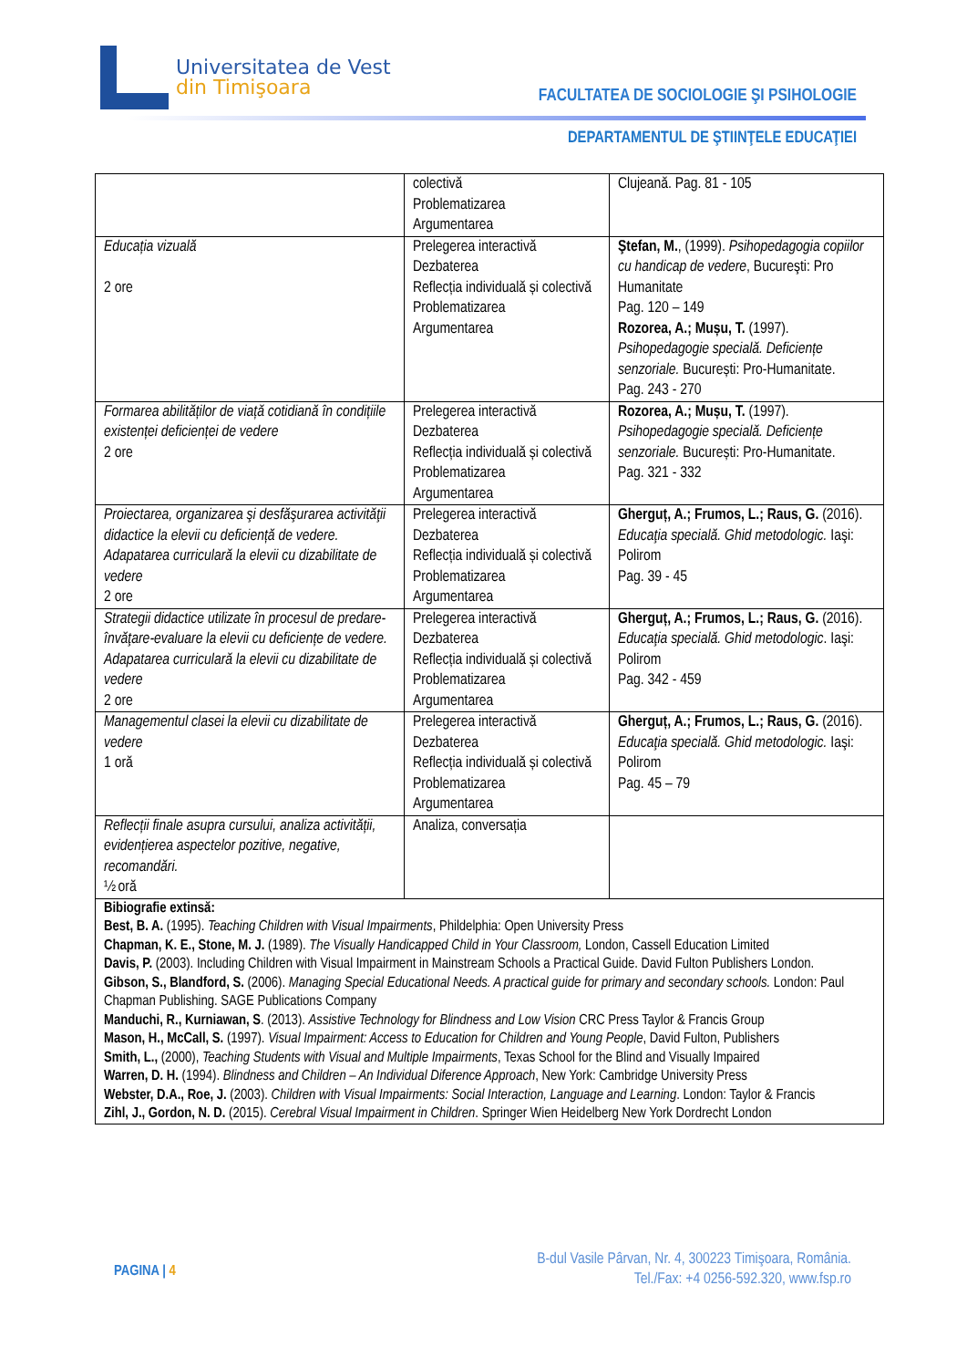Universitatea de Vest
din Timişoara
FACULTATEA DE SOCIOLOGIE ŞI PSIHOLOGIE
DEPARTAMENTUL DE ŞTIINŢELE EDUCAŢIEI
| | colectivă Problematizarea Argumentarea | Clujeană. Pag. 81 - 105 |
| Educația vizuală 2 ore | Prelegerea interactivă Dezbaterea Reflecția individuală și colectivă Problematizarea Argumentarea | Ştefan, M. , (1999). Psihopedagogia copiilor cu handicap de vedere , Bucureşti: Pro Humanitate Pag. 120 – 149 Rozorea, A.; Mușu, T. (1997). Psihopedagogie specială. Deficiențe senzoriale. București: Pro-Humanitate. Pag. 243 - 270 |
| Formarea abilităților de viață cotidiană în condițiile existenței deficienței de vedere 2 ore | Prelegerea interactivă Dezbaterea Reflecția individuală și colectivă Problematizarea Argumentarea | Rozorea, A.; Mușu, T. (1997). Psihopedagogie specială. Deficiențe senzoriale. București: Pro-Humanitate. Pag. 321 - 332 |
| Proiectarea, organizarea şi desfăşurarea activităţii didactice la elevii cu deficiență de vedere. Adapatarea curriculară la elevii cu dizabilitate de vedere 2 ore | Prelegerea interactivă Dezbaterea Reflecția individuală și colectivă Problematizarea Argumentarea | Gherguț, A.; Frumos, L.; Raus, G. (2016). Educaţia specială. Ghid metodologic. Iaşi: Polirom Pag. 39 - 45 |
| Strategii didactice utilizate în procesul de predare-învăţare-evaluare la elevii cu deficiențe de vedere. Adapatarea curriculară la elevii cu dizabilitate de vedere 2 ore | Prelegerea interactivă Dezbaterea Reflecția individuală și colectivă Problematizarea Argumentarea | Gherguț, A.; Frumos, L.; Raus, G. (2016). Educaţia specială. Ghid metodologic . Iaşi: Polirom Pag. 342 - 459 |
| Managementul clasei la elevii cu dizabilitate de vedere 1 oră | Prelegerea interactivă Dezbaterea Reflecția individuală și colectivă Problematizarea Argumentarea | Gherguț, A.; Frumos, L.; Raus, G. (2016). Educaţia specială. Ghid metodologic. Iaşi: Polirom Pag. 45 – 79 |
| Reflecții finale asupra cursului, analiza activității, evidențierea aspectelor pozitive, negative, recomandări. ½ oră | Analiza, conversația | |
| Bibiografie extinsă: Best, B. A. (1995). Teaching Children with Visual Impairments , Phildelphia: Open University Press Chapman, K. E., Stone, M. J. (1989). The Visually Handicapped Child in Your Classroom, London, Cassell Education Limited Davis, P. (2003). Including Children with Visual Impairment in Mainstream Schools a Practical Guide. David Fulton Publishers London. Gibson, S., Blandford, S. (2006). Managing Special Educational Needs. A practical guide for primary and secondary schools. London: Paul Chapman Publishing. SAGE Publications Company Manduchi, R., Kurniawan, S . (2013). Assistive Technology for Blindness and Low Vision CRC Press Taylor & Francis Group Mason, H., McCall, S. (1997). Visual Impairment: Access to Education for Children and Young People , David Fulton, Publishers Smith, L., (2000), Teaching Students with Visual and Multiple Impairments , Texas School for the Blind and Visually Impaired Warren, D. H. (1994). Blindness and Children – An Individual Diference Approach , New York: Cambridge University Press Webster, D.A., Roe, J. (2003). Children with Visual Impairments: Social Interaction, Language and Learning . London: Taylor & Francis Zihl, J., Gordon, N. D. (2015). Cerebral Visual Impairment in Children . Springer Wien Heidelberg New York Dordrecht London | | |
PAGINA | 4
B-dul Vasile Pârvan, Nr. 4, 300223 Timişoara, România.
Tel./Fax: +4 0256-592.320, www.fsp.ro